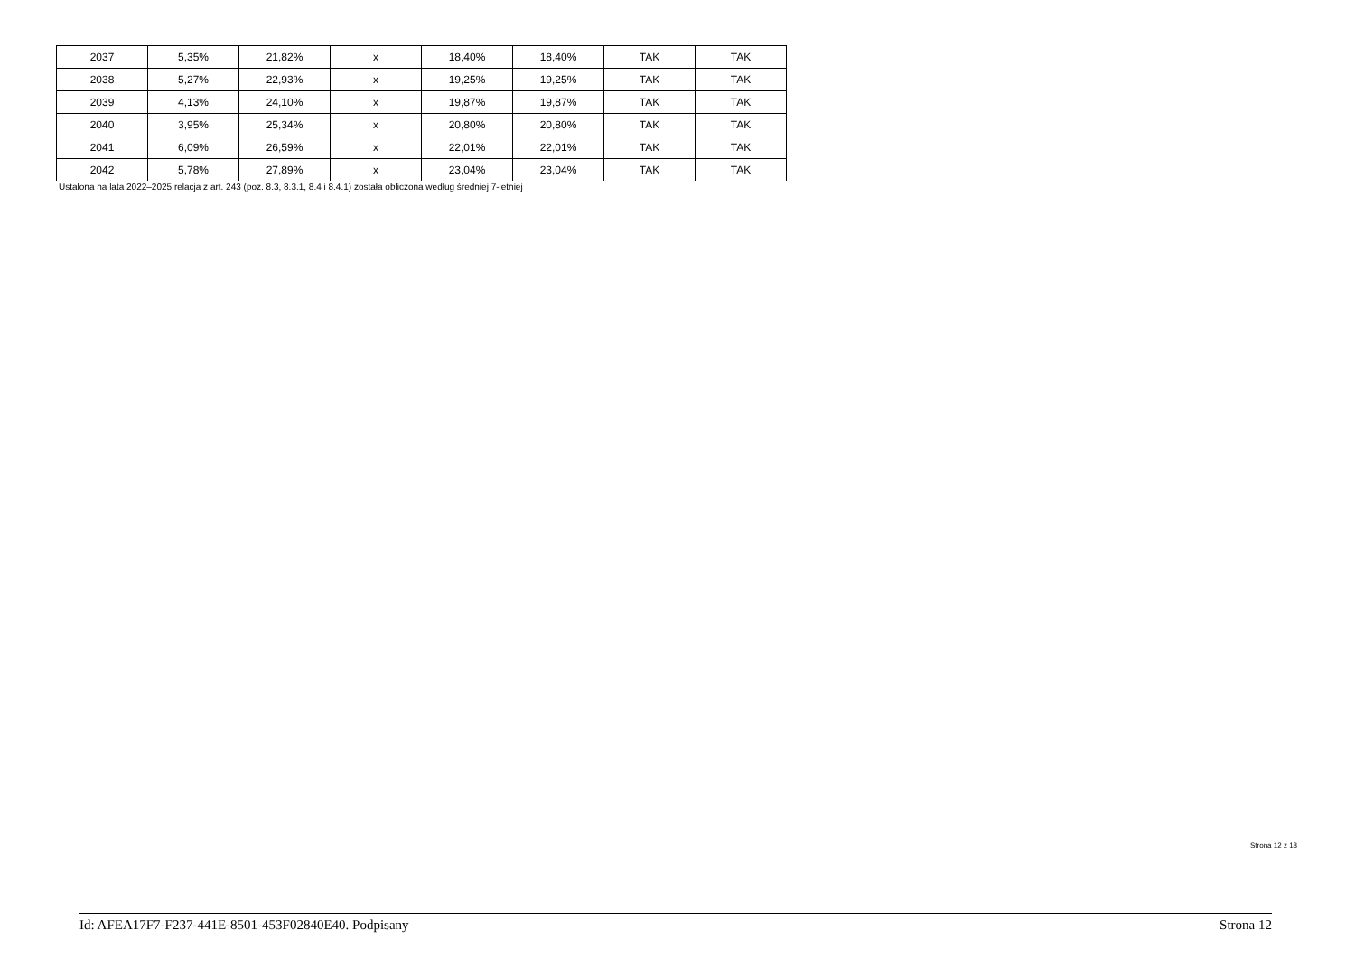| 2037 | 5,35% | 21,82% | x | 18,40% | 18,40% | TAK | TAK |
| 2038 | 5,27% | 22,93% | x | 19,25% | 19,25% | TAK | TAK |
| 2039 | 4,13% | 24,10% | x | 19,87% | 19,87% | TAK | TAK |
| 2040 | 3,95% | 25,34% | x | 20,80% | 20,80% | TAK | TAK |
| 2041 | 6,09% | 26,59% | x | 22,01% | 22,01% | TAK | TAK |
| 2042 | 5,78% | 27,89% | x | 23,04% | 23,04% | TAK | TAK |
Ustalona na lata 2022–2025 relacja z art. 243 (poz. 8.3, 8.3.1, 8.4 i 8.4.1) została obliczona według średniej 7-letniej
Strona 12 z 18
Id: AFEA17F7-F237-441E-8501-453F02840E40. Podpisany Strona 12